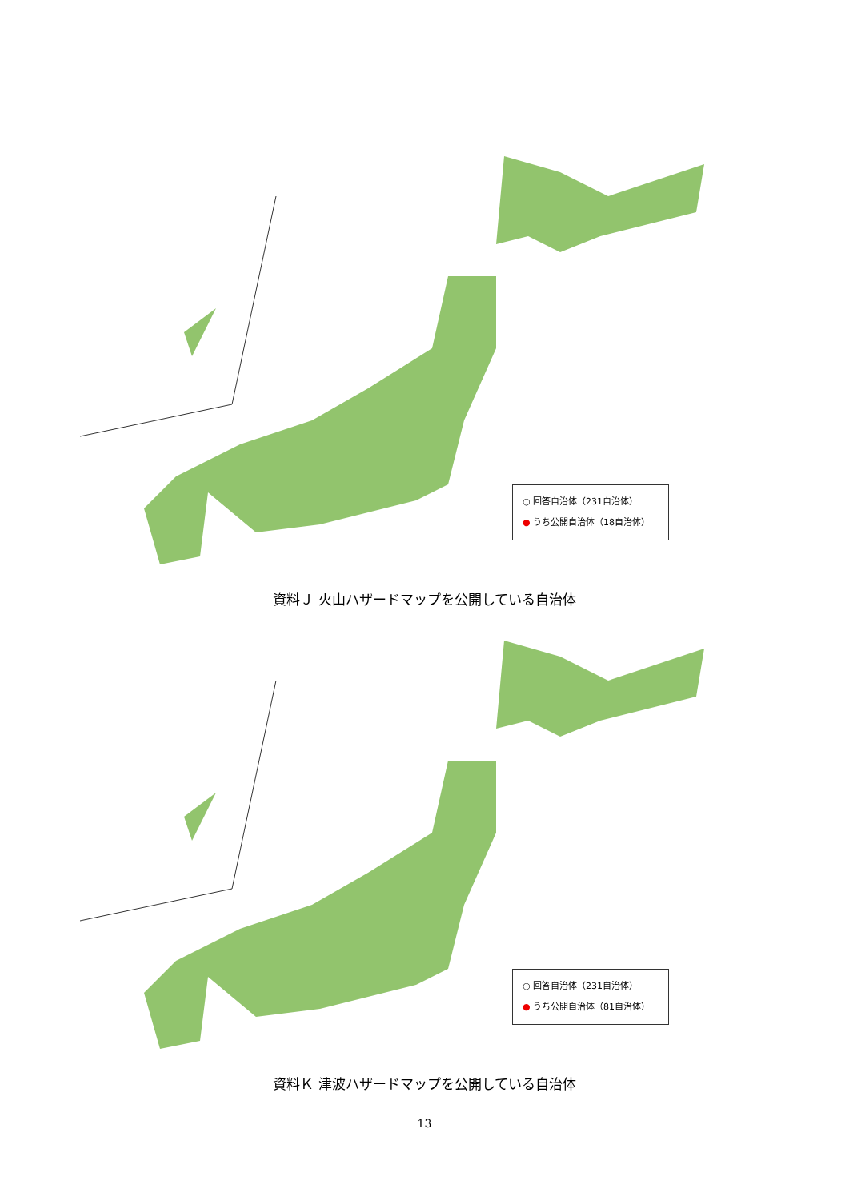○ 回答自治体（231自治体）
● うち公開自治体（18自治体）
資料Ｊ 火山ハザードマップを公開している自治体
○ 回答自治体（231自治体）
● うち公開自治体（81自治体）
資料Ｋ 津波ハザードマップを公開している自治体
13